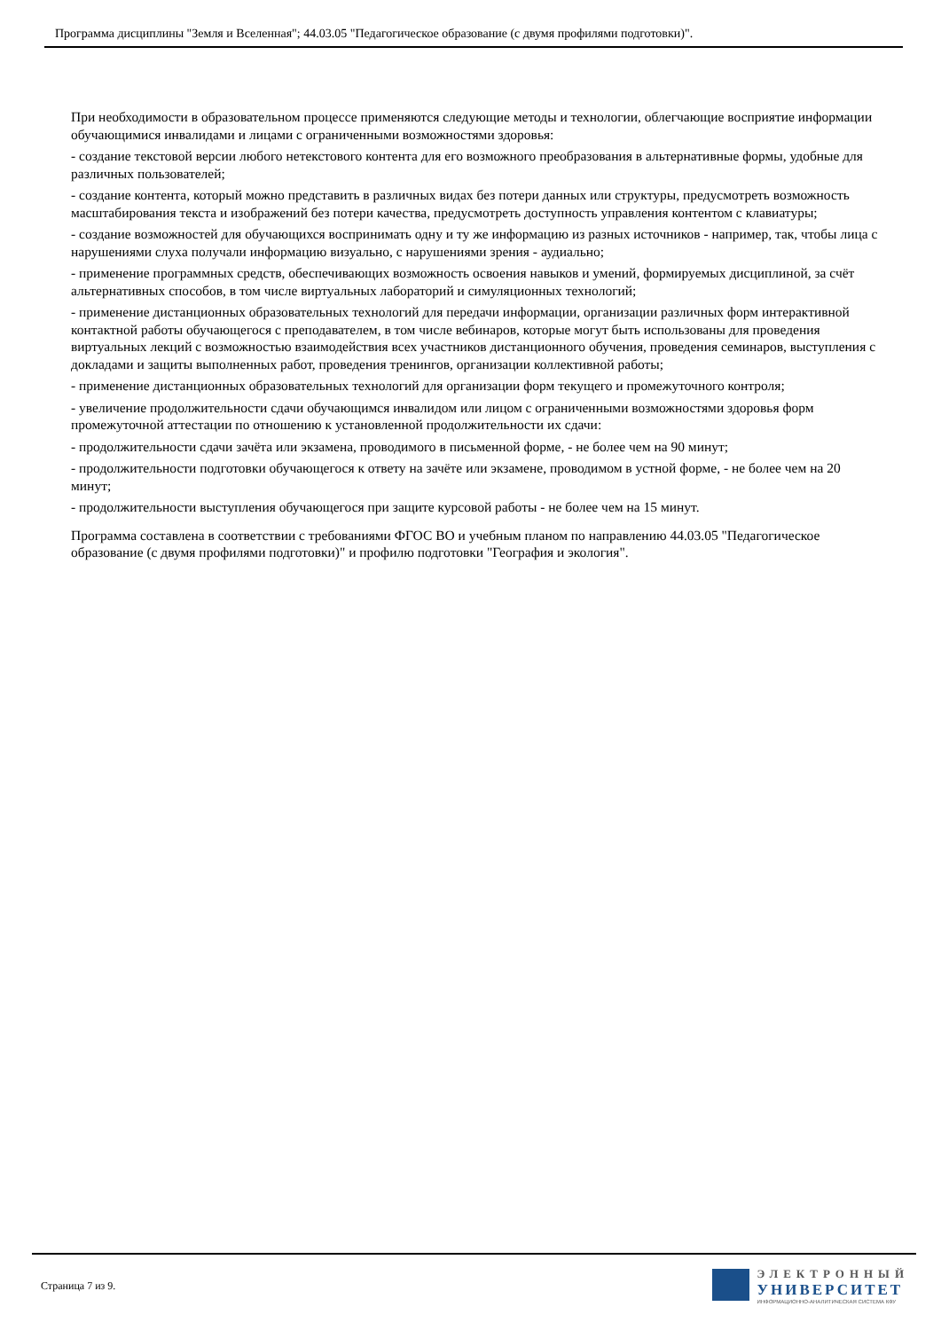Программа дисциплины "Земля и Вселенная"; 44.03.05 "Педагогическое образование (с двумя профилями подготовки)".
При необходимости в образовательном процессе применяются следующие методы и технологии, облегчающие восприятие информации обучающимися инвалидами и лицами с ограниченными возможностями здоровья:
- создание текстовой версии любого нетекстового контента для его возможного преобразования в альтернативные формы, удобные для различных пользователей;
- создание контента, который можно представить в различных видах без потери данных или структуры, предусмотреть возможность масштабирования текста и изображений без потери качества, предусмотреть доступность управления контентом с клавиатуры;
- создание возможностей для обучающихся воспринимать одну и ту же информацию из разных источников - например, так, чтобы лица с нарушениями слуха получали информацию визуально, с нарушениями зрения - аудиально;
- применение программных средств, обеспечивающих возможность освоения навыков и умений, формируемых дисциплиной, за счёт альтернативных способов, в том числе виртуальных лабораторий и симуляционных технологий;
- применение дистанционных образовательных технологий для передачи информации, организации различных форм интерактивной контактной работы обучающегося с преподавателем, в том числе вебинаров, которые могут быть использованы для проведения виртуальных лекций с возможностью взаимодействия всех участников дистанционного обучения, проведения семинаров, выступления с докладами и защиты выполненных работ, проведения тренингов, организации коллективной работы;
- применение дистанционных образовательных технологий для организации форм текущего и промежуточного контроля;
- увеличение продолжительности сдачи обучающимся инвалидом или лицом с ограниченными возможностями здоровья форм промежуточной аттестации по отношению к установленной продолжительности их сдачи:
- продолжительности сдачи зачёта или экзамена, проводимого в письменной форме, - не более чем на 90 минут;
- продолжительности подготовки обучающегося к ответу на зачёте или экзамене, проводимом в устной форме, - не более чем на 20 минут;
- продолжительности выступления обучающегося при защите курсовой работы - не более чем на 15 минут.
Программа составлена в соответствии с требованиями ФГОС ВО и учебным планом по направлению 44.03.05 "Педагогическое образование (с двумя профилями подготовки)" и профилю подготовки "География и экология".
Страница 7 из 9.
ЭЛЕКТРОННЫЙ
УНИВЕРСИТЕТ
ИНФОРМАЦИОННО-АНАЛИТИЧЕСКАЯ СИСТЕМА КФУ